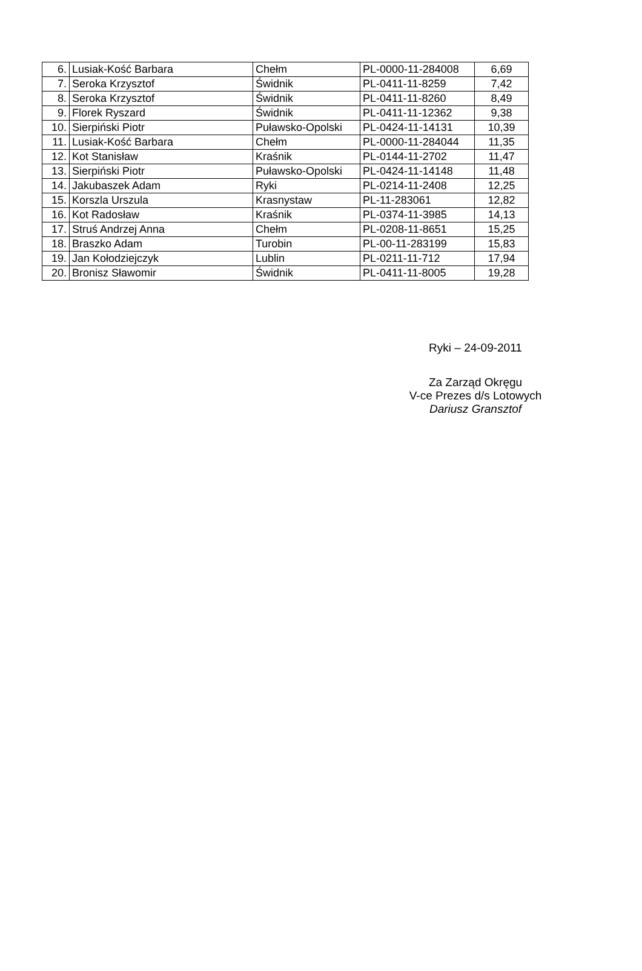| 6. | Lusiak-Kość Barbara | Chełm | PL-0000-11-284008 | 6,69 |
| 7. | Seroka Krzysztof | Świdnik | PL-0411-11-8259 | 7,42 |
| 8. | Seroka Krzysztof | Świdnik | PL-0411-11-8260 | 8,49 |
| 9. | Florek Ryszard | Świdnik | PL-0411-11-12362 | 9,38 |
| 10. | Sierpiński Piotr | Puławsko-Opolski | PL-0424-11-14131 | 10,39 |
| 11. | Lusiak-Kość Barbara | Chełm | PL-0000-11-284044 | 11,35 |
| 12. | Kot Stanisław | Kraśnik | PL-0144-11-2702 | 11,47 |
| 13. | Sierpiński Piotr | Puławsko-Opolski | PL-0424-11-14148 | 11,48 |
| 14. | Jakubaszek Adam | Ryki | PL-0214-11-2408 | 12,25 |
| 15. | Korszla Urszula | Krasnystaw | PL-11-283061 | 12,82 |
| 16. | Kot Radosław | Kraśnik | PL-0374-11-3985 | 14,13 |
| 17. | Struś Andrzej Anna | Chełm | PL-0208-11-8651 | 15,25 |
| 18. | Braszko Adam | Turobin | PL-00-11-283199 | 15,83 |
| 19. | Jan Kołodziejczyk | Lublin | PL-0211-11-712 | 17,94 |
| 20. | Bronisz Sławomir | Świdnik | PL-0411-11-8005 | 19,28 |
Ryki – 24-09-2011
Za Zarząd Okręgu
V-ce Prezes d/s Lotowych
Dariusz Gransztof